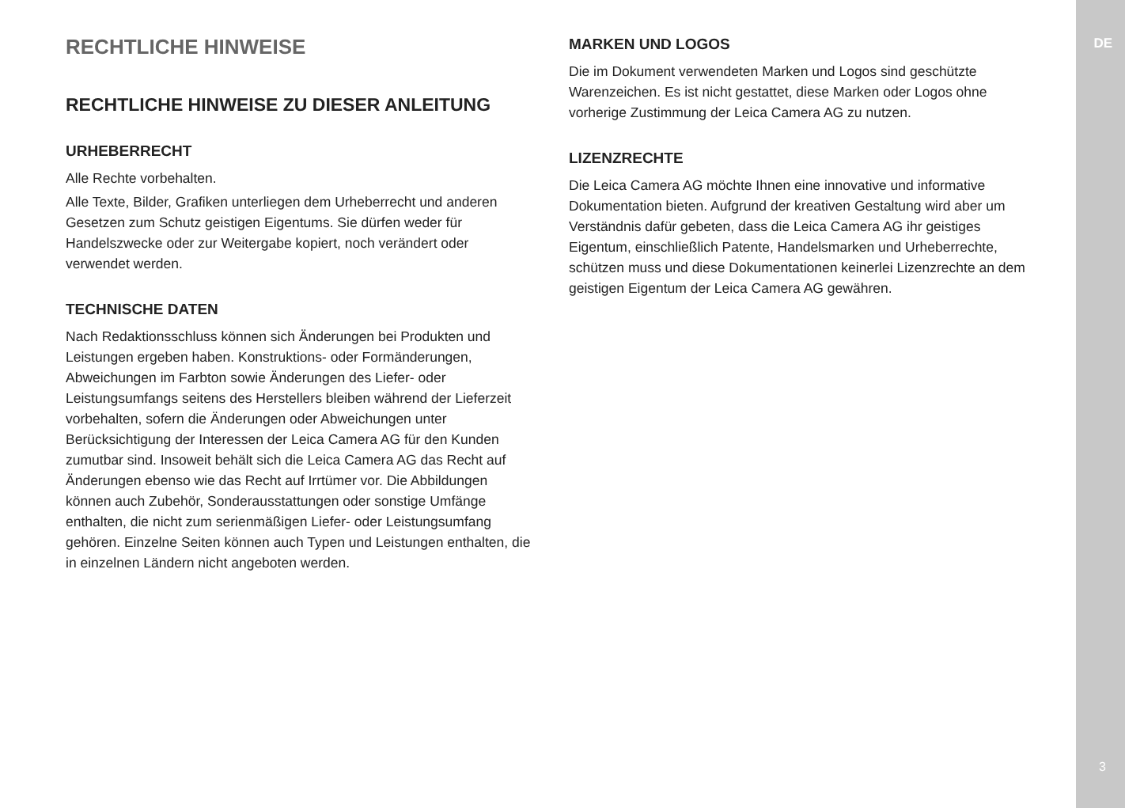RECHTLICHE HINWEISE
RECHTLICHE HINWEISE ZU DIESER ANLEITUNG
URHEBERRECHT
Alle Rechte vorbehalten.
Alle Texte, Bilder, Grafiken unterliegen dem Urheberrecht und anderen Gesetzen zum Schutz geistigen Eigentums. Sie dürfen weder für Handelszwecke oder zur Weitergabe kopiert, noch verändert oder verwendet werden.
TECHNISCHE DATEN
Nach Redaktionsschluss können sich Änderungen bei Produkten und Leistungen ergeben haben. Konstruktions- oder Formänderungen, Abweichungen im Farbton sowie Änderungen des Liefer- oder Leistungsumfangs seitens des Herstellers bleiben während der Lieferzeit vorbehalten, sofern die Änderungen oder Abweichungen unter Berücksichtigung der Interessen der Leica Camera AG für den Kunden zumutbar sind. Insoweit behält sich die Leica Camera AG das Recht auf Änderungen ebenso wie das Recht auf Irrtümer vor. Die Abbildungen können auch Zubehör, Sonderausstattungen oder sonstige Umfänge enthalten, die nicht zum serienmäßigen Liefer- oder Leistungsumfang gehören. Einzelne Seiten können auch Typen und Leistungen enthalten, die in einzelnen Ländern nicht angeboten werden.
MARKEN UND LOGOS
Die im Dokument verwendeten Marken und Logos sind geschützte Warenzeichen. Es ist nicht gestattet, diese Marken oder Logos ohne vorherige Zustimmung der Leica Camera AG zu nutzen.
LIZENZRECHTE
Die Leica Camera AG möchte Ihnen eine innovative und informative Dokumentation bieten. Aufgrund der kreativen Gestaltung wird aber um Verständnis dafür gebeten, dass die Leica Camera AG ihr geistiges Eigentum, einschließlich Patente, Handelsmarken und Urheberrechte, schützen muss und diese Dokumentationen keinerlei Lizenzrechte an dem geistigen Eigentum der Leica Camera AG gewähren.
DE
3